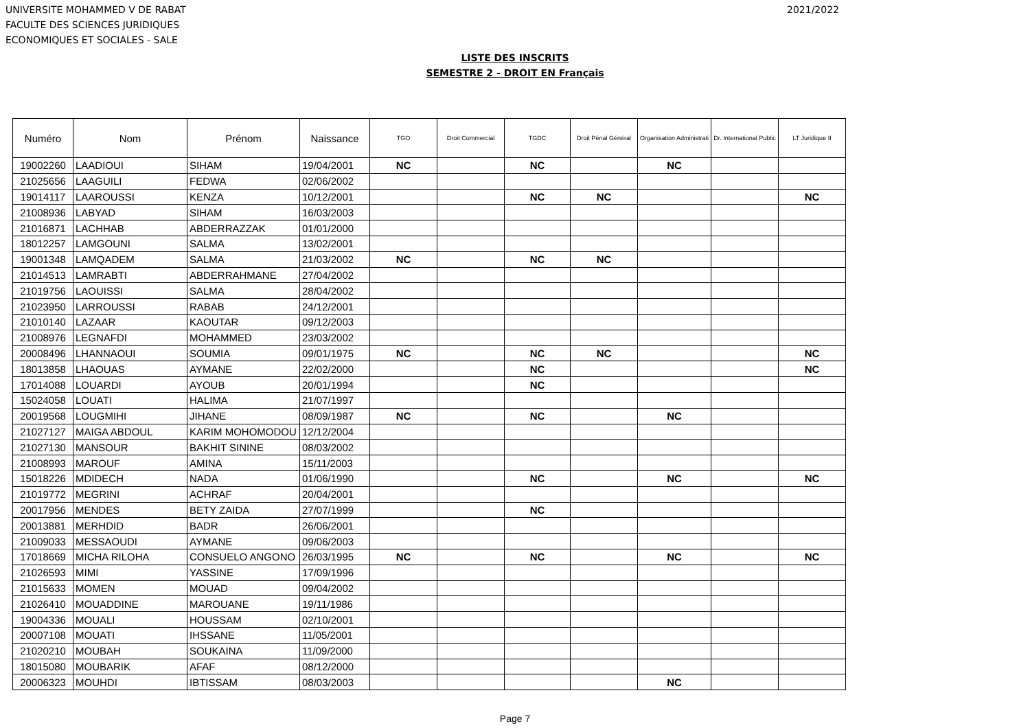UNIVERSITE MOHAMMED V DE RABAT
FACULTE DES SCIENCES JURIDIQUES
ECONOMIQUES ET SOCIALES - SALE
2021/2022
LISTE DES INSCRITS
SEMESTRE 2 - DROIT EN Français
| Numéro | Nom | Prénom | Naissance | TGO | Droit Commercial | TGDC | Droit Pénal Général | Organisation Administrati | Dr. International Public | LT Juridique II |
| --- | --- | --- | --- | --- | --- | --- | --- | --- | --- | --- |
| 19002260 | LAADIOUI | SIHAM | 19/04/2001 | NC | | NC | | NC | | |
| 21025656 | LAAGUILI | FEDWA | 02/06/2002 | | | | | | | |
| 19014117 | LAAROUSSI | KENZA | 10/12/2001 | | | NC | NC | | | NC |
| 21008936 | LABYAD | SIHAM | 16/03/2003 | | | | | | | |
| 21016871 | LACHHAB | ABDERRAZZAK | 01/01/2000 | | | | | | | |
| 18012257 | LAMGOUNI | SALMA | 13/02/2001 | | | | | | | |
| 19001348 | LAMQADEM | SALMA | 21/03/2002 | NC | | NC | NC | | | |
| 21014513 | LAMRABTI | ABDERRAHMANE | 27/04/2002 | | | | | | | |
| 21019756 | LAOUISSI | SALMA | 28/04/2002 | | | | | | | |
| 21023950 | LARROUSSI | RABAB | 24/12/2001 | | | | | | | |
| 21010140 | LAZAAR | KAOUTAR | 09/12/2003 | | | | | | | |
| 21008976 | LEGNAFDI | MOHAMMED | 23/03/2002 | | | | | | | |
| 20008496 | LHANNAOUI | SOUMIA | 09/01/1975 | NC | | NC | NC | | | NC |
| 18013858 | LHAOUAS | AYMANE | 22/02/2000 | | | NC | | | | NC |
| 17014088 | LOUARDI | AYOUB | 20/01/1994 | | | NC | | | | |
| 15024058 | LOUATI | HALIMA | 21/07/1997 | | | | | | | |
| 20019568 | LOUGMIHI | JIHANE | 08/09/1987 | NC | | NC | | NC | | |
| 21027127 | MAIGA ABDOUL | KARIM MOHOMODOU | 12/12/2004 | | | | | | | |
| 21027130 | MANSOUR | BAKHIT SININE | 08/03/2002 | | | | | | | |
| 21008993 | MAROUF | AMINA | 15/11/2003 | | | | | | | |
| 15018226 | MDIDECH | NADA | 01/06/1990 | | | NC | | NC | | NC |
| 21019772 | MEGRINI | ACHRAF | 20/04/2001 | | | | | | | |
| 20017956 | MENDES | BETY ZAIDA | 27/07/1999 | | | NC | | | | |
| 20013881 | MERHDID | BADR | 26/06/2001 | | | | | | | |
| 21009033 | MESSAOUDI | AYMANE | 09/06/2003 | | | | | | | |
| 17018669 | MICHA RILOHA | CONSUELO ANGONO | 26/03/1995 | NC | | NC | | NC | | NC |
| 21026593 | MIMI | YASSINE | 17/09/1996 | | | | | | | |
| 21015633 | MOMEN | MOUAD | 09/04/2002 | | | | | | | |
| 21026410 | MOUADDINE | MAROUANE | 19/11/1986 | | | | | | | |
| 19004336 | MOUALI | HOUSSAM | 02/10/2001 | | | | | | | |
| 20007108 | MOUATI | IHSSANE | 11/05/2001 | | | | | | | |
| 21020210 | MOUBAH | SOUKAINA | 11/09/2000 | | | | | | | |
| 18015080 | MOUBARIK | AFAF | 08/12/2000 | | | | | | | |
| 20006323 | MOUHDI | IBTISSAM | 08/03/2003 | | | | | NC | | |
Page 7